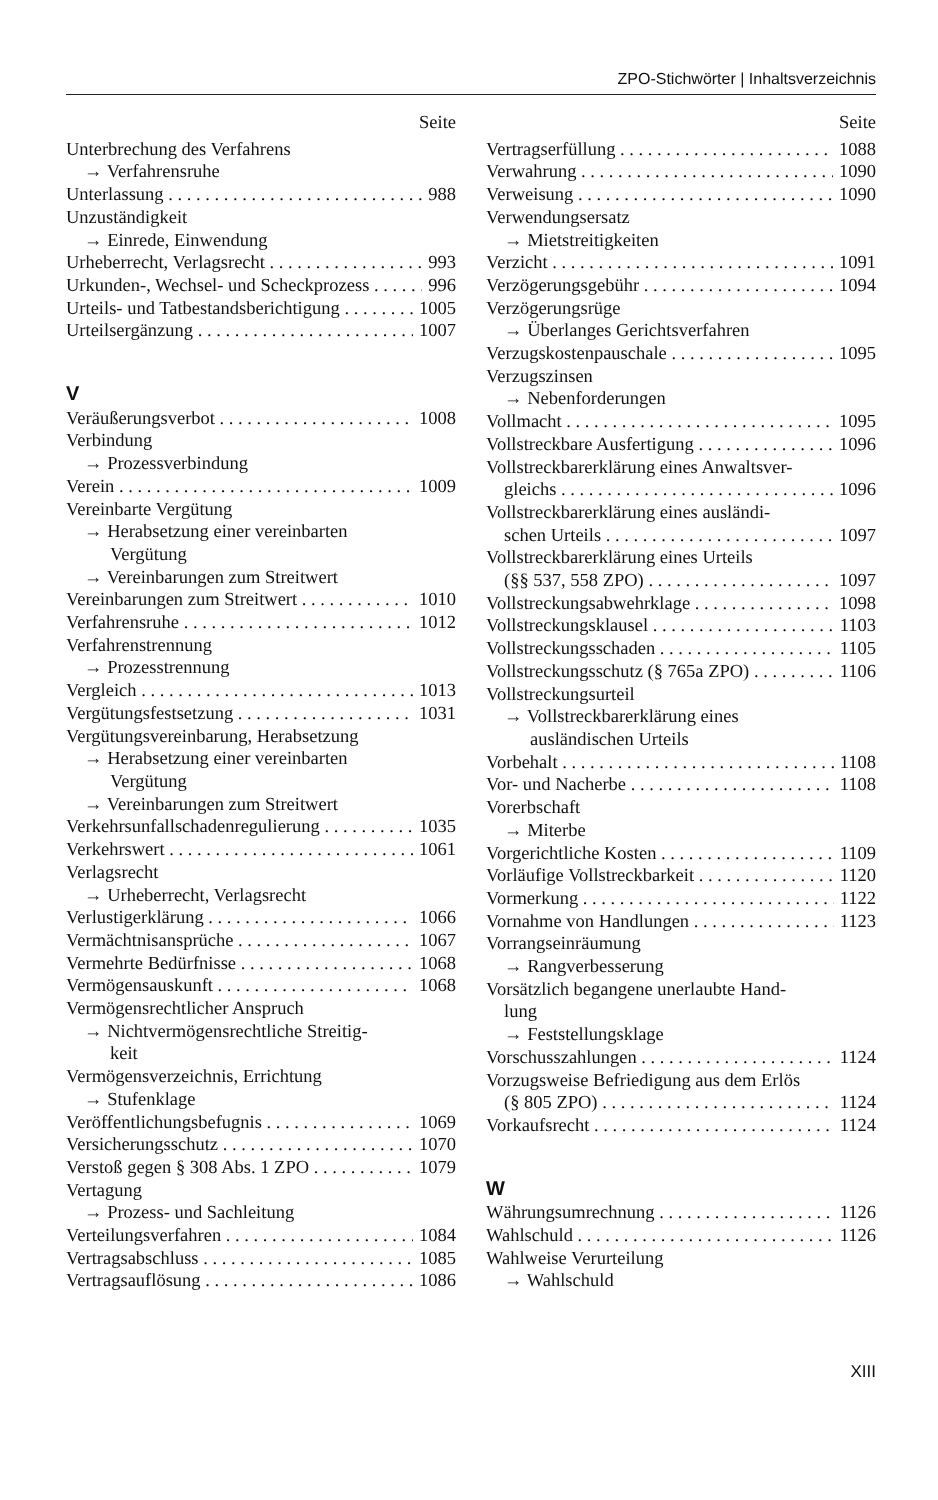ZPO-Stichwörter | Inhaltsverzeichnis
Seite
Unterbrechung des Verfahrens
→ Verfahrensruhe
Unterlassung 988
Unzuständigkeit
→ Einrede, Einwendung
Urheberrecht, Verlagsrecht 993
Urkunden-, Wechsel- und Scheckprozess 996
Urteils- und Tatbestandsberichtigung 1005
Urteilsergänzung 1007
V
Veräußerungsverbot 1008
Verbindung
→ Prozessverbindung
Verein 1009
Vereinbarte Vergütung
→ Herabsetzung einer vereinbarten
Vergütung
→ Vereinbarungen zum Streitwert
Vereinbarungen zum Streitwert 1010
Verfahrensruhe 1012
Verfahrenstrennung
→ Prozesstrennung
Vergleich 1013
Vergütungsfestsetzung 1031
Vergütungsvereinbarung, Herabsetzung
→ Herabsetzung einer vereinbarten
Vergütung
→ Vereinbarungen zum Streitwert
Verkehrsunfallschadenregulierung 1035
Verkehrswert 1061
Verlagsrecht
→ Urheberrecht, Verlagsrecht
Verlustigerklärung 1066
Vermächtnisansprüche 1067
Vermehrte Bedürfnisse 1068
Vermögensauskunft 1068
Vermögensrechtlicher Anspruch
→ Nichtvermögensrechtliche Streitig-
keit
Vermögensverzeichnis, Errichtung
→ Stufenklage
Veröffentlichungsbefugnis 1069
Versicherungsschutz 1070
Verstoß gegen § 308 Abs. 1 ZPO 1079
Vertagung
→ Prozess- und Sachleitung
Verteilungsverfahren 1084
Vertragsabschluss 1085
Vertragsauflösung 1086
Seite
Vertragserfüllung 1088
Verwahrung 1090
Verweisung 1090
Verwendungsersatz
→ Mietstreitigkeiten
Verzicht 1091
Verzögerungsgebühr 1094
Verzögerungsrüge
→ Überlanges Gerichtsverfahren
Verzugskostenpauschale 1095
Verzugszinsen
→ Nebenforderungen
Vollmacht 1095
Vollstreckbare Ausfertigung 1096
Vollstreckbarerklärung eines Anwaltsver-
gleichs 1096
Vollstreckbarerklärung eines ausländi-
schen Urteils 1097
Vollstreckbarerklärung eines Urteils
(§§ 537, 558 ZPO) 1097
Vollstreckungsabwehrklage 1098
Vollstreckungsklausel 1103
Vollstreckungsschaden 1105
Vollstreckungsschutz (§ 765a ZPO) 1106
Vollstreckungsurteil
→ Vollstreckbarerklärung eines
ausländischen Urteils
Vorbehalt 1108
Vor- und Nacherbe 1108
Vorerbschaft
→ Miterbe
Vorgerichtliche Kosten 1109
Vorläufige Vollstreckbarkeit 1120
Vormerkung 1122
Vornahme von Handlungen 1123
Vorrangseinräumung
→ Rangverbesserung
Vorsätzlich begangene unerlaubte Hand-
lung
→ Feststellungsklage
Vorschusszahlungen 1124
Vorzugsweise Befriedigung aus dem Erlös
(§ 805 ZPO) 1124
Vorkaufsrecht 1124
W
Währungsumrechnung 1126
Wahlschuld 1126
Wahlweise Verurteilung
→ Wahlschuld
XIII